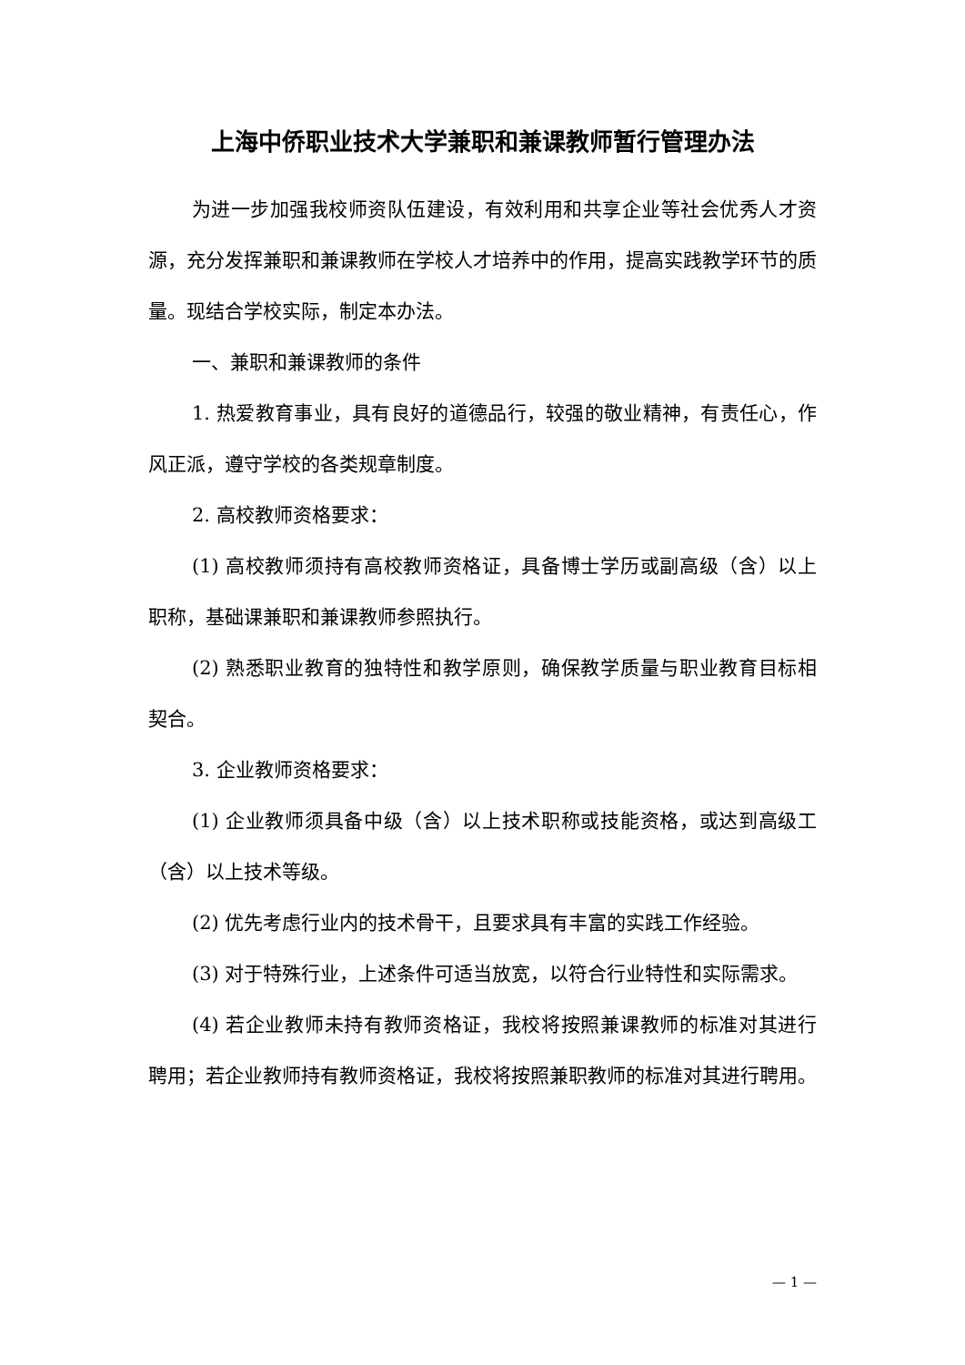上海中侨职业技术大学兼职和兼课教师暂行管理办法
为进一步加强我校师资队伍建设，有效利用和共享企业等社会优秀人才资源，充分发挥兼职和兼课教师在学校人才培养中的作用，提高实践教学环节的质量。现结合学校实际，制定本办法。
一、兼职和兼课教师的条件
1. 热爱教育事业，具有良好的道德品行，较强的敬业精神，有责任心，作风正派，遵守学校的各类规章制度。
2. 高校教师资格要求：
(1) 高校教师须持有高校教师资格证，具备博士学历或副高级（含）以上职称，基础课兼职和兼课教师参照执行。
(2) 熟悉职业教育的独特性和教学原则，确保教学质量与职业教育目标相契合。
3. 企业教师资格要求：
(1) 企业教师须具备中级（含）以上技术职称或技能资格，或达到高级工（含）以上技术等级。
(2) 优先考虑行业内的技术骨干，且要求具有丰富的实践工作经验。
(3) 对于特殊行业，上述条件可适当放宽，以符合行业特性和实际需求。
(4) 若企业教师未持有教师资格证，我校将按照兼课教师的标准对其进行聘用；若企业教师持有教师资格证，我校将按照兼职教师的标准对其进行聘用。
— 1 —